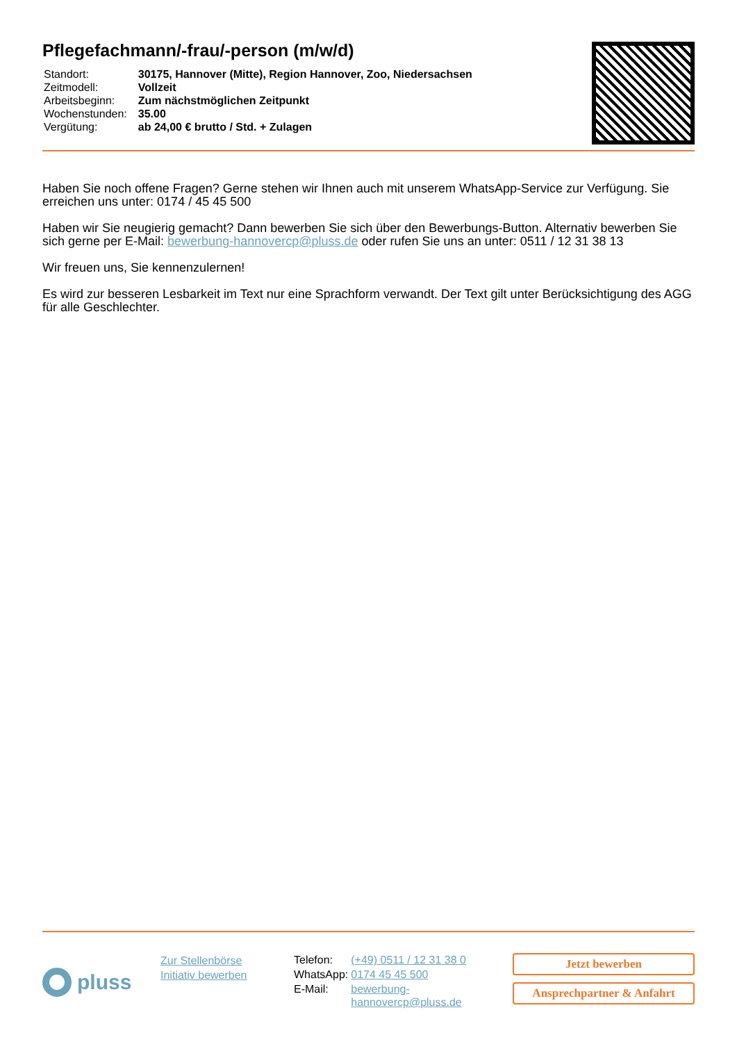Pflegefachmann/-frau/-person (m/w/d)
| Standort: | 30175, Hannover (Mitte), Region Hannover, Zoo, Niedersachsen |
| Zeitmodell: | Vollzeit |
| Arbeitsbeginn: | Zum nächstmöglichen Zeitpunkt |
| Wochenstunden: | 35.00 |
| Vergütung: | ab 24,00 € brutto / Std. + Zulagen |
Haben Sie noch offene Fragen? Gerne stehen wir Ihnen auch mit unserem WhatsApp-Service zur Verfügung. Sie erreichen uns unter: 0174 / 45 45 500
Haben wir Sie neugierig gemacht? Dann bewerben Sie sich über den Bewerbungs-Button. Alternativ bewerben Sie sich gerne per E-Mail: bewerbung-hannovercp@pluss.de oder rufen Sie uns an unter: 0511 / 12 31 38 13
Wir freuen uns, Sie kennenzulernen!
Es wird zur besseren Lesbarkeit im Text nur eine Sprachform verwandt. Der Text gilt unter Berücksichtigung des AGG für alle Geschlechter.
pluss
Zur Stellenbörse
Initiativ bewerben
| Telefon: | (+49) 0511 / 12 31 38 0 |
| WhatsApp: | 0174 45 45 500 |
| E-Mail: | bewerbung- hannovercp@pluss.de |
Jetzt bewerben
Ansprechpartner & Anfahrt